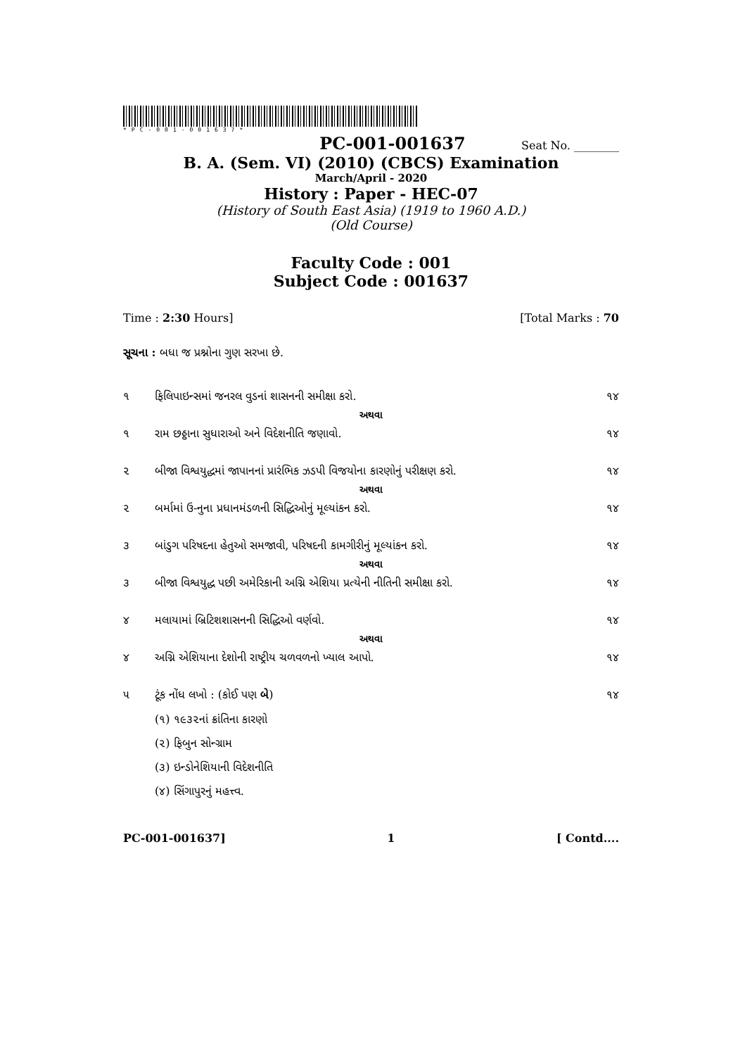*PC-001-001637*
PC-001-001637 Seat No. ________
B. A. (Sem. VI) (2010) (CBCS) Examination
March/April - 2020
History : Paper - HEC-07
(History of South East Asia) (1919 to 1960 A.D.)
(Old Course)
Faculty Code : 001
Subject Code : 001637
Time : 2:30 Hours] [Total Marks : 70
સૂચના : બધા જ પ્રશ્નોના ગુણ સરખા છે.
૧ ફિલિપાઇન્સમાં જનરલ વુડનાં શાસનની સમીક્ષા કરો. ૧૪
અથવા
૧ રામ છઠ્ઠાના સુધારાઓ અને વિદેશનીતિ જણાવો. ૧૪
૨ બીજા વિશ્વયુદ્ધમાં જાપાનનાં પ્રારંભિક ઝડપી વિજયોના કારણોનું પરીક્ષણ કરો. ૧૪
અથવા
૨ બર્મામાં ઉ-નુના પ્રધાનમંડળની સિદ્ધિઓનું મૂલ્યાંકન કરો. ૧૪
૩ બાંડુગ પરિષદના હેતુઓ સમજાવી, પરિષદની કામગીરીનું મૂલ્યાંકન કરો. ૧૪
અથવા
૩ બીજા વિશ્વયુદ્ધ પછી અમેરિકાની અગ્નિ એશિયા પ્રત્યેની નીતિની સમીક્ષા કરો. ૧૪
૪ મલાયામાં બ્રિટિશશાસનની સિદ્ધિઓ વર્ણવો. ૧૪
અથવા
૪ અગ્નિ એશિયાના દેશોની રાષ્ટ્રીય ચળવળનો ખ્યાલ આપો. ૧૪
૫ ટૂંક નોંધ લખો : (કોઈ પણ બે) ૧૪
(૧) ૧૯૩૨નાં ક્રાંતિના કારણો
(૨) ફિબુન સોન્ગ્રામ
(૩) ઇન્ડોનેશિયાની વિદેશનીતિ
(૪) સિંગાપુરનું મહત્ત્વ.
PC-001-001637] 1 [ Contd....